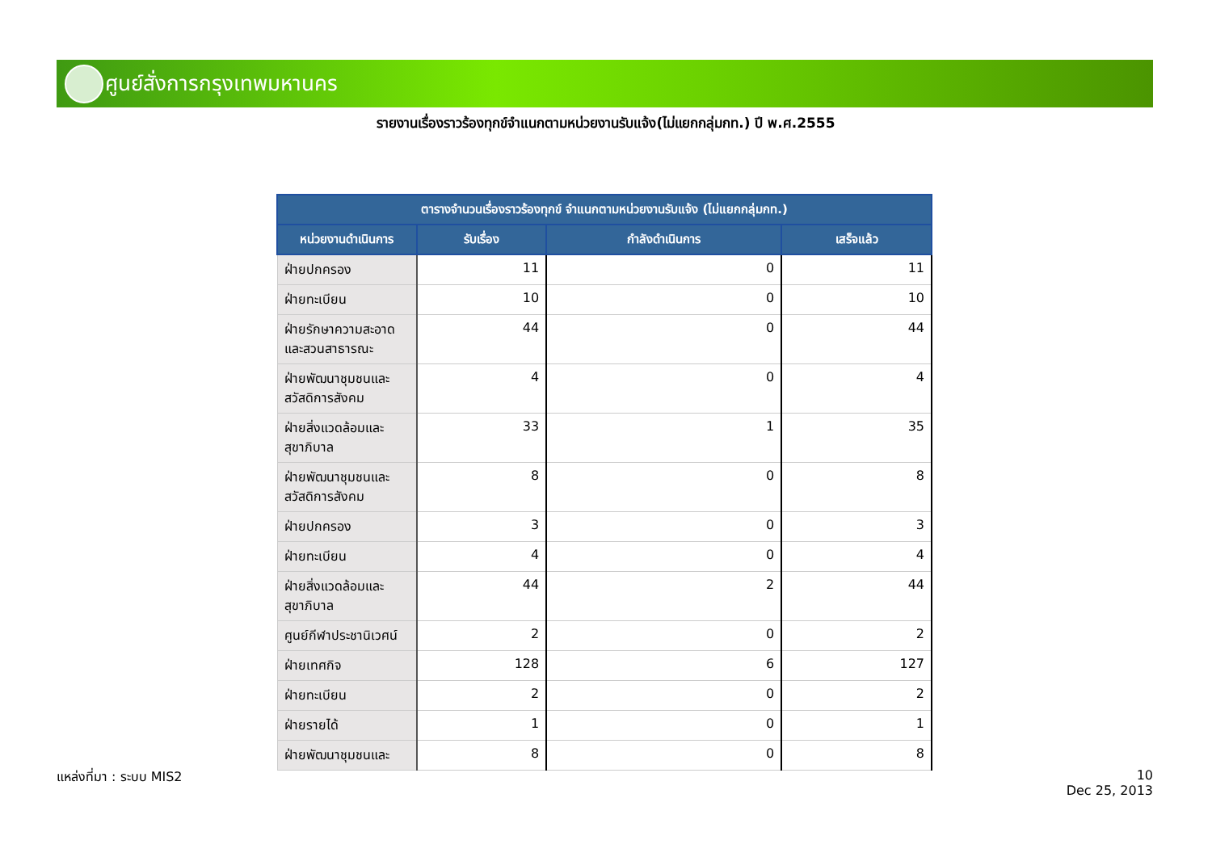ศูนย์สั่งการกรุงเทพมหานคร
รายงานเรื่องราวร้องทุกข์จำแนกตามหน่วยงานรับแจ้ง(ไม่แยกกลุ่มกท.) ปี พ.ศ.2555
| ตารางจำนวนเรื่องราวร้องทุกข์ จำแนกตามหน่วยงานรับแจ้ง (ไม่แยกกลุ่มกท.) | | | |
| --- | --- | --- | --- |
| หน่วยงานดำเนินการ | รับเรื่อง | กำลังดำเนินการ | เสร็จแล้ว |
| ฝ่ายปกครอง | 11 | 0 | 11 |
| ฝ่ายทะเบียน | 10 | 0 | 10 |
| ฝ่ายรักษาความสะอาดและสวนสาธารณะ | 44 | 0 | 44 |
| ฝ่ายพัฒนาชุมชนและสวัสดิการสังคม | 4 | 0 | 4 |
| ฝ่ายสิ่งแวดล้อมและสุขาภิบาล | 33 | 1 | 35 |
| ฝ่ายพัฒนาชุมชนและสวัสดิการสังคม | 8 | 0 | 8 |
| ฝ่ายปกครอง | 3 | 0 | 3 |
| ฝ่ายทะเบียน | 4 | 0 | 4 |
| ฝ่ายสิ่งแวดล้อมและสุขาภิบาล | 44 | 2 | 44 |
| ศูนย์กีฬาประชานิเวศน์ | 2 | 0 | 2 |
| ฝ่ายเทศกิจ | 128 | 6 | 127 |
| ฝ่ายทะเบียน | 2 | 0 | 2 |
| ฝ่ายรายได้ | 1 | 0 | 1 |
| ฝ่ายพัฒนาชุมชนและ | 8 | 0 | 8 |
แหล่งที่มา : ระบบ MIS2
10
Dec 25, 2013